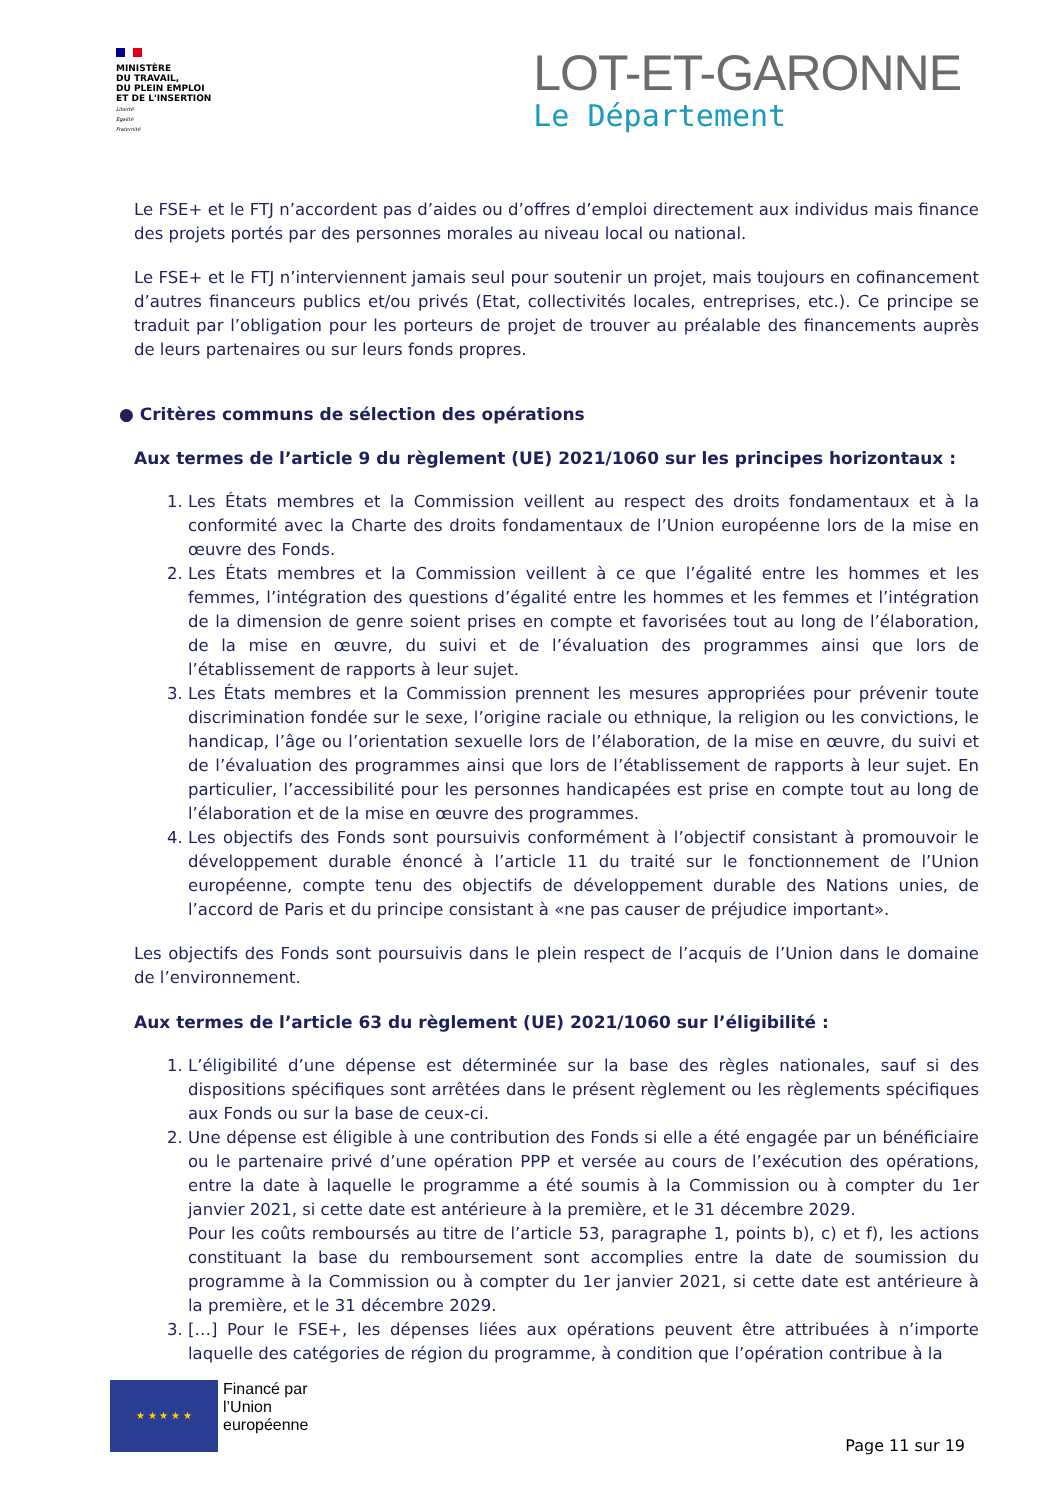MINISTÈRE
DU TRAVAIL,
DU PLEIN EMPLOI
ET DE L'INSERTION
Liberté
Égalité
Fraternité
LOT-ET-GARONNE
Le Département
Le FSE+ et le FTJ n’accordent pas d’aides ou d’offres d’emploi directement aux individus mais finance des projets portés par des personnes morales au niveau local ou national.
Le FSE+ et le FTJ n’interviennent jamais seul pour soutenir un projet, mais toujours en cofinancement d’autres financeurs publics et/ou privés (Etat, collectivités locales, entreprises, etc.). Ce principe se traduit par l’obligation pour les porteurs de projet de trouver au préalable des financements auprès de leurs partenaires ou sur leurs fonds propres.
● Critères communs de sélection des opérations
Aux termes de l’article 9 du règlement (UE) 2021/1060 sur les principes horizontaux :
1. Les États membres et la Commission veillent au respect des droits fondamentaux et à la conformité avec la Charte des droits fondamentaux de l’Union européenne lors de la mise en œuvre des Fonds.
2. Les États membres et la Commission veillent à ce que l’égalité entre les hommes et les femmes, l’intégration des questions d’égalité entre les hommes et les femmes et l’intégration de la dimension de genre soient prises en compte et favorisées tout au long de l’élaboration, de la mise en œuvre, du suivi et de l’évaluation des programmes ainsi que lors de l’établissement de rapports à leur sujet.
3. Les États membres et la Commission prennent les mesures appropriées pour prévenir toute discrimination fondée sur le sexe, l’origine raciale ou ethnique, la religion ou les convictions, le handicap, l’âge ou l’orientation sexuelle lors de l’élaboration, de la mise en œuvre, du suivi et de l’évaluation des programmes ainsi que lors de l’établissement de rapports à leur sujet. En particulier, l’accessibilité pour les personnes handicapées est prise en compte tout au long de l’élaboration et de la mise en œuvre des programmes.
4. Les objectifs des Fonds sont poursuivis conformément à l’objectif consistant à promouvoir le développement durable énoncé à l’article 11 du traité sur le fonctionnement de l’Union européenne, compte tenu des objectifs de développement durable des Nations unies, de l’accord de Paris et du principe consistant à «ne pas causer de préjudice important».
Les objectifs des Fonds sont poursuivis dans le plein respect de l’acquis de l’Union dans le domaine de l’environnement.
Aux termes de l’article 63 du règlement (UE) 2021/1060 sur l’éligibilité :
1. L’éligibilité d’une dépense est déterminée sur la base des règles nationales, sauf si des dispositions spécifiques sont arrêtées dans le présent règlement ou les règlements spécifiques aux Fonds ou sur la base de ceux-ci.
2. Une dépense est éligible à une contribution des Fonds si elle a été engagée par un bénéficiaire ou le partenaire privé d’une opération PPP et versée au cours de l’exécution des opérations, entre la date à laquelle le programme a été soumis à la Commission ou à compter du 1er janvier 2021, si cette date est antérieure à la première, et le 31 décembre 2029.
Pour les coûts remboursés au titre de l’article 53, paragraphe 1, points b), c) et f), les actions constituant la base du remboursement sont accomplies entre la date de soumission du programme à la Commission ou à compter du 1er janvier 2021, si cette date est antérieure à la première, et le 31 décembre 2029.
3. […] Pour le FSE+, les dépenses liées aux opérations peuvent être attribuées à n’importe laquelle des catégories de région du programme, à condition que l’opération contribue à la
★ ★ ★ ★ ★
Financé par
l’Union
européenne
Page 11 sur 19